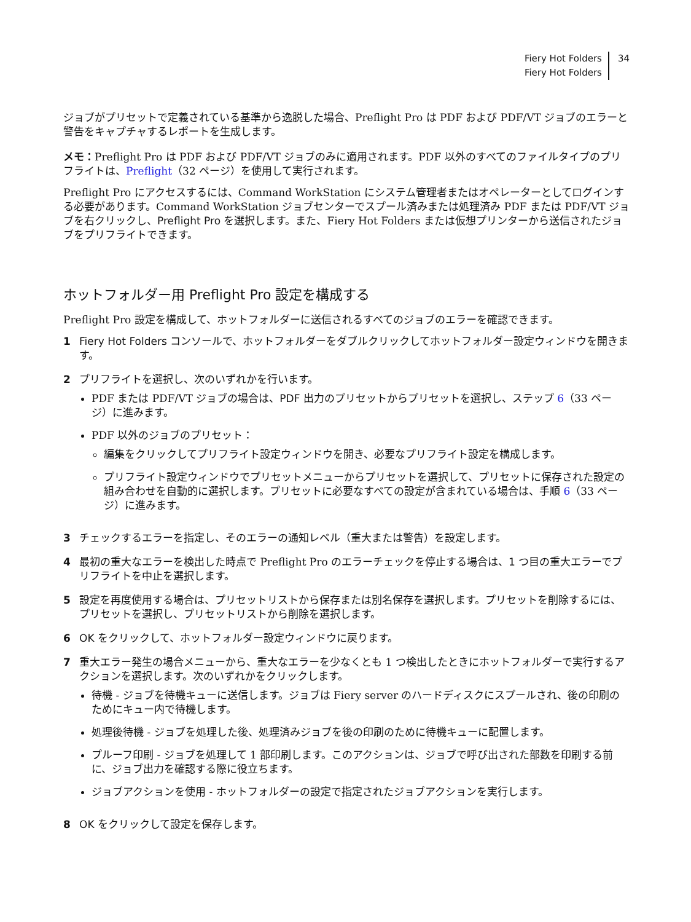Fiery Hot Folders
Fiery Hot Folders
34
ジョブがプリセットで定義されている基準から逸脱した場合、Preflight Pro は PDF および PDF/VT ジョブのエラーと警告をキャプチャするレポートを生成します。
メモ：Preflight Pro は PDF および PDF/VT ジョブのみに適用されます。PDF 以外のすべてのファイルタイプのプリフライトは、Preflight（32 ページ）を使用して実行されます。
Preflight Pro にアクセスするには、Command WorkStation にシステム管理者またはオペレーターとしてログインする必要があります。Command WorkStation ジョブセンターでスプール済みまたは処理済み PDF または PDF/VT ジョブを右クリックし、Preflight Pro を選択します。また、Fiery Hot Folders または仮想プリンターから送信されたジョブをプリフライトできます。
ホットフォルダー用 Preflight Pro 設定を構成する
Preflight Pro 設定を構成して、ホットフォルダーに送信されるすべてのジョブのエラーを確認できます。
1 Fiery Hot Folders コンソールで、ホットフォルダーをダブルクリックしてホットフォルダー設定ウィンドウを開きます。
2 プリフライトを選択し、次のいずれかを行います。
PDF または PDF/VT ジョブの場合は、PDF 出力のプリセットからプリセットを選択し、ステップ 6（33 ページ）に進みます。
PDF 以外のジョブのプリセット：
編集をクリックしてプリフライト設定ウィンドウを開き、必要なプリフライト設定を構成します。
プリフライト設定ウィンドウでプリセットメニューからプリセットを選択して、プリセットに保存された設定の組み合わせを自動的に選択します。プリセットに必要なすべての設定が含まれている場合は、手順 6（33 ページ）に進みます。
3 チェックするエラーを指定し、そのエラーの通知レベル（重大または警告）を設定します。
4 最初の重大なエラーを検出した時点で Preflight Pro のエラーチェックを停止する場合は、1 つ目の重大エラーでプリフライトを中止を選択します。
5 設定を再度使用する場合は、プリセットリストから保存または別名保存を選択します。プリセットを削除するには、プリセットを選択し、プリセットリストから削除を選択します。
6 OK をクリックして、ホットフォルダー設定ウィンドウに戻ります。
7 重大エラー発生の場合メニューから、重大なエラーを少なくとも 1 つ検出したときにホットフォルダーで実行するアクションを選択します。次のいずれかをクリックします。
待機 - ジョブを待機キューに送信します。ジョブは Fiery server のハードディスクにスプールされ、後の印刷のためにキュー内で待機します。
処理後待機 - ジョブを処理した後、処理済みジョブを後の印刷のために待機キューに配置します。
プルーフ印刷 - ジョブを処理して 1 部印刷します。このアクションは、ジョブで呼び出された部数を印刷する前に、ジョブ出力を確認する際に役立ちます。
ジョブアクションを使用 - ホットフォルダーの設定で指定されたジョブアクションを実行します。
8 OK をクリックして設定を保存します。